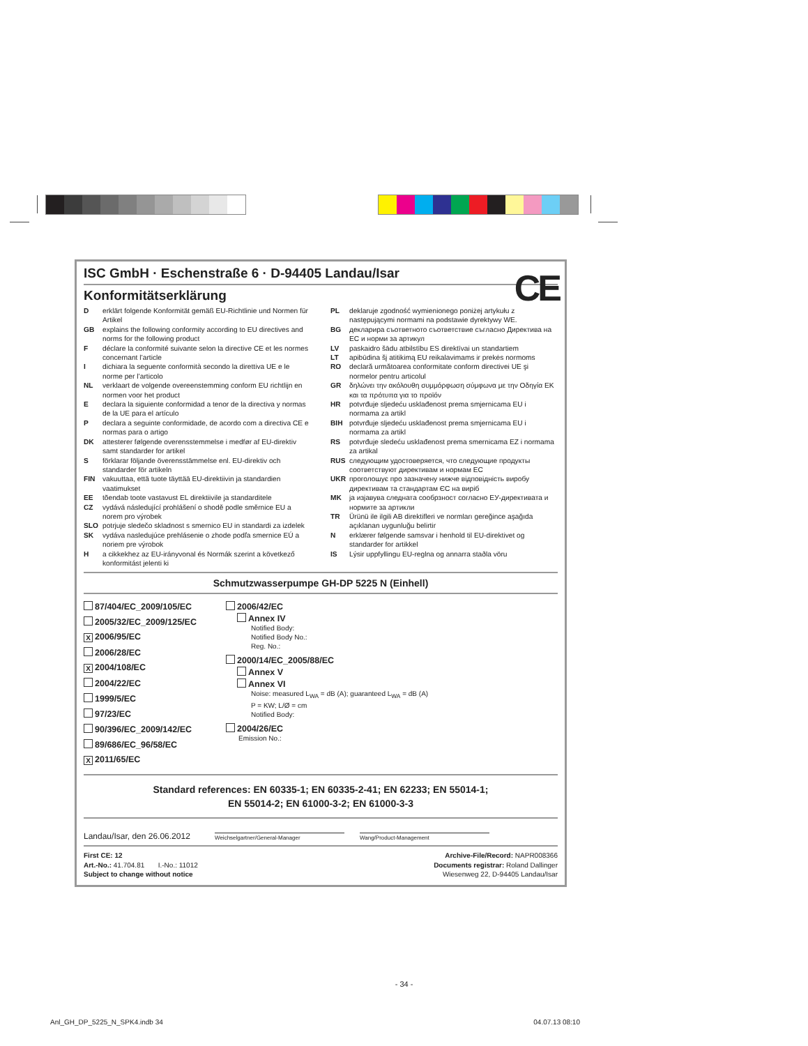CE
ISC GmbH · Eschenstraße 6 · D-94405 Landau/Isar
Konformitätserklärung
Derklärt folgende Konformität gemäß EU-Richtlinie und Normen für Artikel
GB explains the following conformity according to EU directives and norms for the following product
Fdéclare la conformité suivante selon la directive CE et les normes concernant l’article
Idichiara la seguente conformità secondo la direttiva UE e le norme per l’articolo
NL verklaart de volgende overeenstemming conform EU richtlijn en normen voor het product
Edeclara la siguiente conformidad a tenor de la directiva y normas de la UE para el artículo
Pdeclara a seguinte conformidade, de acordo com a directiva CE e normas para o artigo
DK attesterer følgende overensstemmelse i medfør af EU-direktiv samt standarder for artikel
Sförklarar följande överensstämmelse enl. EU-direktiv och standarder för artikeln
FIN vakuuttaa, että tuote täyttää EU-direktiivin ja standardien vaatimukset
EE tõendab toote vastavust EL direktiivile ja standarditele
CZ vydává následující prohlášení o shodě podle směrnice EU a norem pro výrobek
SLO potrjuje sledečo skladnost s smernico EU in standardi za izdelek
SK vydáva nasledujúce prehlásenie o zhode podľa smernice EÚ a noriem pre výrobok
Ha cikkekhez az EU-irányvonal és Normák szerint a következő konformitást jelenti ki
PL deklaruje zgodność wymienionego poniżej artykułu z następującymi normami na podstawie dyrektywy WE.
BG декларира съответното съответствие съгласно Директива на ЕС и норми за артикул
LV paskaidro šādu atbilstību ES direktīvai un standartiem
LT apibūdina šį atitikimą EU reikalavimams ir prekės normoms
RO declară următoarea conformitate conform directivei UE şi normelor pentru articolul
GR δηλώνει την ακόλουθη συμμόρφωση σύμφωνα με την Οδηγία ΕΚ και τα πρότυπα για το προϊόν
HR potvrđuje sljedeću usklađenost prema smjernicama EU i normama za artikl
BIH potvrđuje sljedeću usklađenost prema smjernicama EU i normama za artikl
RS potvrđuje sledeću usklađenost prema smernicama EZ i normama za artikal
RUS следующим удостоверяется, что следующие продукты соответствуют директивам и нормам ЕС
UKR проголошує про зазначену нижче відповідність виробу директивам та стандартам ЄС на виріб
MK ја изјавува следната сообрзност согласно ЕУ-директивата и нормите за артикли
TR Ürünü ile ilgili AB direktifleri ve normları gereğince aşağıda açıklanan uygunluğu belirtir
Nerklærer følgende samsvar i henhold til EU-direktivet og standarder for artikkel
IS Lýsir uppfyllingu EU-reglna og annarra staðla vöru
Schmutzwasserpumpe GH-DP 5225 N (Einhell)
87/404/EC_2009/105/EC
2005/32/EC_2009/125/EC
X 2006/95/EC
2006/28/EC
X 2004/108/EC
2004/22/EC
1999/5/EC
97/23/EC
90/396/EC_2009/142/EC
89/686/EC_96/58/EC
X 2011/65/EC
2006/42/EC
Annex IV
Notified Body:
Notified Body No.:
Reg. No.:
2000/14/EC_2005/88/EC
Annex V
Annex VI
Noise: measured L<sub>WA</sub> = dB (A); guaranteed L<sub>WA</sub> = dB (A)
P = KW; L/Ø = cm
Notified Body:
2004/26/EC
Emission No.:
Standard references: EN 60335-1; EN 60335-2-41; EN 62233; EN 55014-1;
EN 55014-2; EN 61000-3-2; EN 61000-3-3
Landau/Isar, den 26.06.2012
Weichselgartner/General-Manager
Wang/Product-Management
First CE: 12
Art.-No.: 41.704.81 I.-No.: 11012
Subject to change without notice
Archive-File/Record: NAPR008366
Documents registrar: Roland Dallinger
Wiesenweg 22, D-94405 Landau/Isar
- 34 -
Anl_GH_DP_5225_N_SPK4.indb 34 04.07.13 08:10